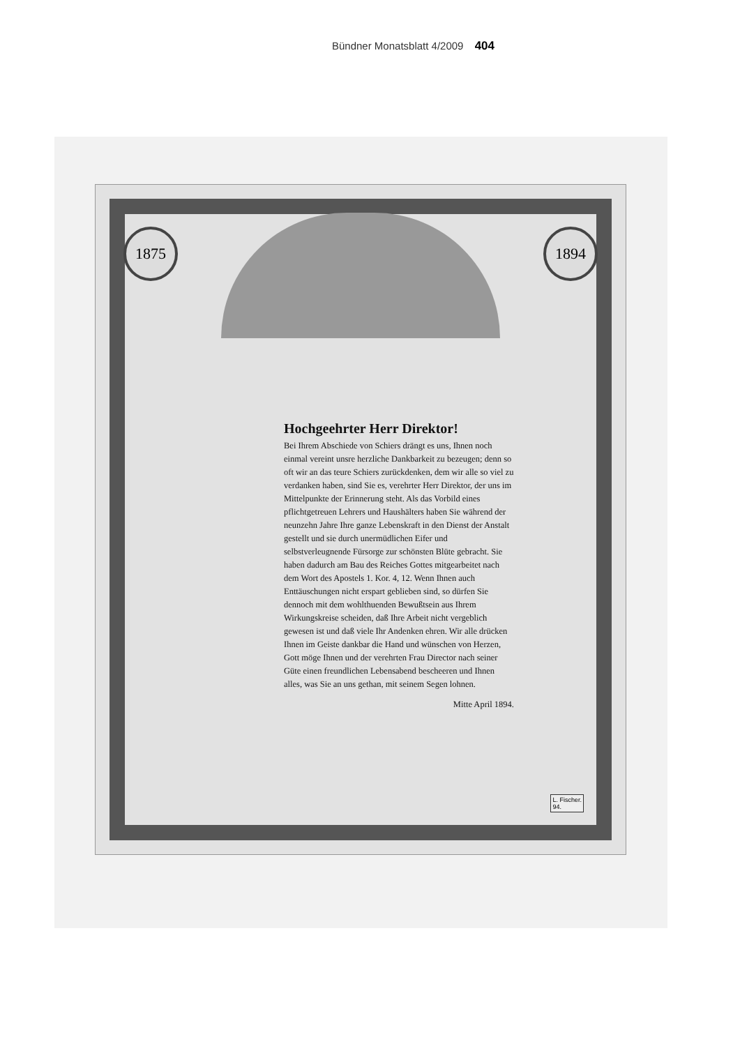Bündner Monatsblatt 4/2009 404
1875 1894
Hochgeehrter Herr Direktor!
Bei Ihrem Abschiede von Schiers drängt es uns, Ihnen noch einmal vereint unsre herzliche Dankbarkeit zu bezeugen; denn so oft wir an das teure Schiers zurückdenken, dem wir alle so viel zu verdanken haben, sind Sie es, verehrter Herr Direktor, der uns im Mittelpunkte der Erinnerung steht. Als das Vorbild eines pflichtgetreuen Lehrers und Haushälters haben Sie während der neunzehn Jahre Ihre ganze Lebenskraft in den Dienst der Anstalt gestellt und sie durch unermüdlichen Eifer und selbstverleugnende Fürsorge zur schönsten Blüte gebracht. Sie haben dadurch am Bau des Reiches Gottes mitgearbeitet nach dem Wort des Apostels 1. Kor. 4, 12. Wenn Ihnen auch Enttäuschungen nicht erspart geblieben sind, so dürfen Sie dennoch mit dem wohlthuenden Bewußtsein aus Ihrem Wirkungskreise scheiden, daß Ihre Arbeit nicht vergeblich gewesen ist und daß viele Ihr Andenken ehren. Wir alle drücken Ihnen im Geiste dankbar die Hand und wünschen von Herzen, Gott möge Ihnen und der verehrten Frau Director nach seiner Güte einen freundlichen Lebensabend bescheeren und Ihnen alles, was Sie an uns gethan, mit seinem Segen lohnen.
Mitte April 1894.
L. Fischer.
94.